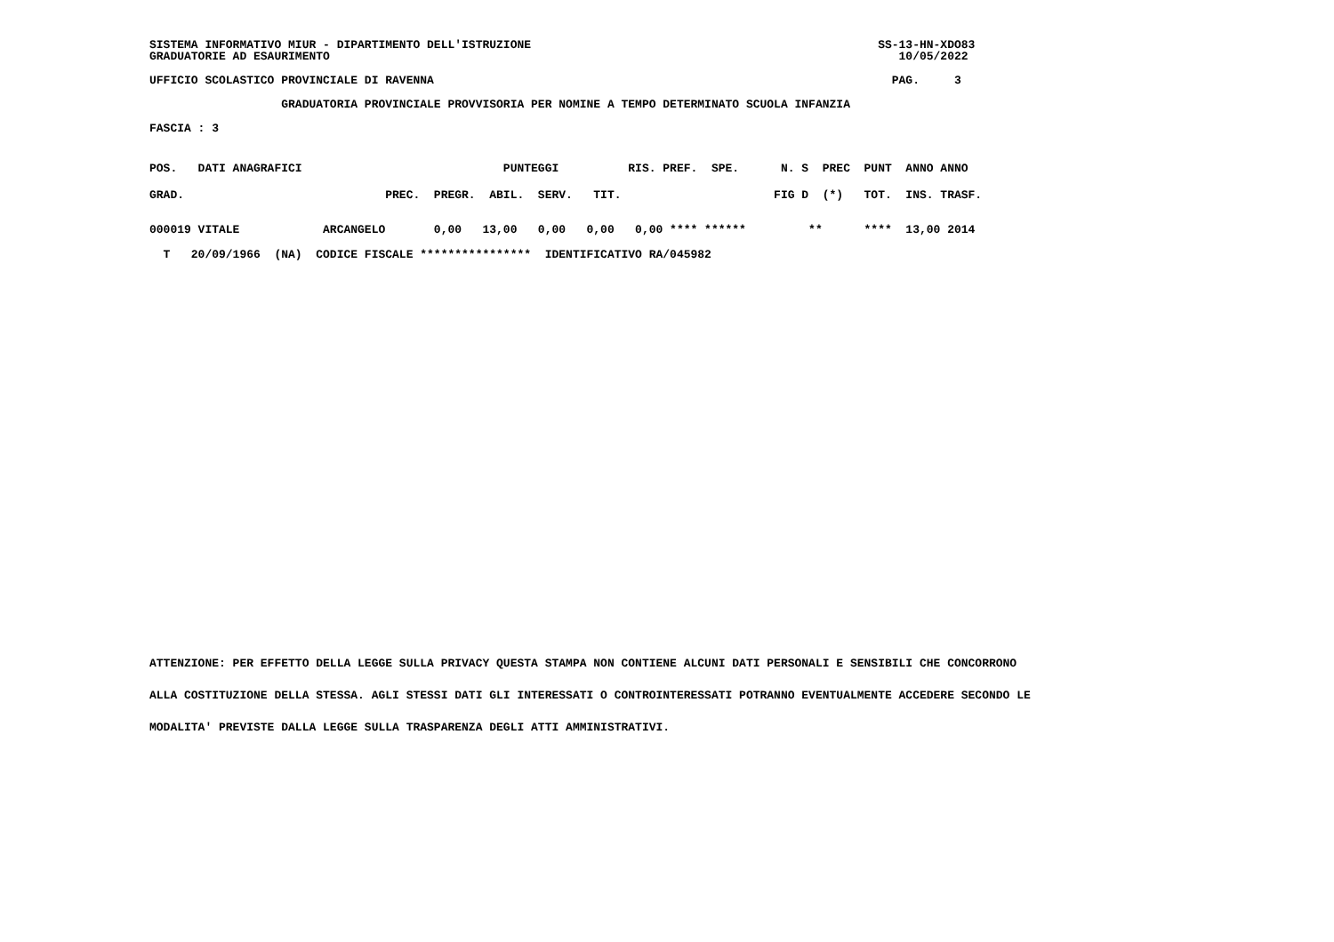SISTEMA INFORMATIVO MIUR - DIPARTIMENTO DELL'ISTRUZIONE SS-13-HN-XDO83 GRADUATORIE AD ESAURIMENTO 10/05/2022
UFFICIO SCOLASTICO PROVINCIALE DI RAVENNA PAG. 3
GRADUATORIA PROVINCIALE PROVVISORIA PER NOMINE A TEMPO DETERMINATO SCUOLA INFANZIA
FASCIA : 3
POS. DATI ANAGRAFICI PUNTEGGI RIS. PREF. SPE. N. S PREC PUNT ANNO ANNO GRAD. PREC. PREGR. ABIL. SERV. TIT. FIG D (*) TOT. INS. TRASF.
000019 VITALE ARCANGELO 0,00 13,00 0,00 0,00 0,00 **** ****** ** **** 13,00 2014 T 20/09/1966 (NA) CODICE FISCALE **************** IDENTIFICATIVO RA/045982
ATTENZIONE: PER EFFETTO DELLA LEGGE SULLA PRIVACY QUESTA STAMPA NON CONTIENE ALCUNI DATI PERSONALI E SENSIBILI CHE CONCORRONO ALLA COSTITUZIONE DELLA STESSA. AGLI STESSI DATI GLI INTERESSATI O CONTROINTERESSATI POTRANNO EVENTUALMENTE ACCEDERE SECONDO LE MODALITA' PREVISTE DALLA LEGGE SULLA TRASPARENZA DEGLI ATTI AMMINISTRATIVI.